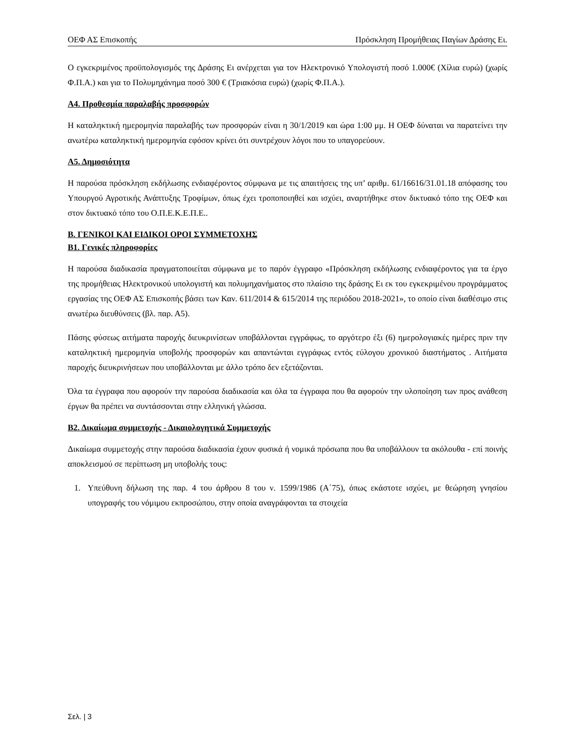ΟΕΦ ΑΣ Επισκοπής Πρόσκληση Προμήθειας Παγίων Δράσης Ει.
Ο εγκεκριμένος προϋπολογισμός της Δράσης Ει ανέρχεται για τον Ηλεκτρονικό Υπολογιστή ποσό 1.000€ (Χίλια ευρώ) (χωρίς Φ.Π.Α.) και για το Πολυμηχάνημα ποσό 300 € (Τριακόσια ευρώ) (χωρίς Φ.Π.Α.).
Α4. Προθεσμία παραλαβής προσφορών
Η καταληκτική ημερομηνία παραλαβής των προσφορών είναι η 30/1/2019 και ώρα 1:00 μμ. Η ΟΕΦ δύναται να παρατείνει την ανωτέρω καταληκτική ημερομηνία εφόσον κρίνει ότι συντρέχουν λόγοι που το υπαγορεύουν.
Α5. Δημοσιότητα
Η παρούσα πρόσκληση εκδήλωσης ενδιαφέροντος σύμφωνα με τις απαιτήσεις της υπ’ αριθμ. 61/16616/31.01.18 απόφασης του Υπουργού Αγροτικής Ανάπτυξης Τροφίμων, όπως έχει τροποποιηθεί και ισχύει, αναρτήθηκε στον δικτυακό τόπο της ΟΕΦ και στον δικτυακό τόπο του Ο.Π.Ε.Κ.Ε.Π.Ε..
Β. ΓΕΝΙΚΟΙ ΚΑΙ ΕΙΔΙΚΟΙ ΟΡΟΙ ΣΥΜΜΕΤΟΧΗΣ
Β1. Γενικές πληροφορίες
Η παρούσα διαδικασία πραγματοποιείται σύμφωνα με το παρόν έγγραφο «Πρόσκληση εκδήλωσης ενδιαφέροντος για τα έργο της προμήθειας Ηλεκτρονικού υπολογιστή και πολυμηχανήματος στο πλαίσιο της δράσης Ει εκ του εγκεκριμένου προγράμματος εργασίας της ΟΕΦ ΑΣ Επισκοπής βάσει των Καν. 611/2014 & 615/2014 της περιόδου 2018-2021», το οποίο είναι διαθέσιμο στις ανωτέρω διευθύνσεις (βλ. παρ. Α5).
Πάσης φύσεως αιτήματα παροχής διευκρινίσεων υποβάλλονται εγγράφως, το αργότερο έξι (6) ημερολογιακές ημέρες πριν την καταληκτική ημερομηνία υποβολής προσφορών και απαντώνται εγγράφως εντός εύλογου χρονικού διαστήματος . Αιτήματα παροχής διευκρινήσεων που υποβάλλονται με άλλο τρόπο δεν εξετάζονται.
Όλα τα έγγραφα που αφορούν την παρούσα διαδικασία και όλα τα έγγραφα που θα αφορούν την υλοποίηση των προς ανάθεση έργων θα πρέπει να συντάσσονται στην ελληνική γλώσσα.
Β2. Δικαίωμα συμμετοχής - Δικαιολογητικά Συμμετοχής
Δικαίωμα συμμετοχής στην παρούσα διαδικασία έχουν φυσικά ή νομικά πρόσωπα που θα υποβάλλουν τα ακόλουθα - επί ποινής αποκλεισμού σε περίπτωση μη υποβολής τους:
1. Υπεύθυνη δήλωση της παρ. 4 του άρθρου 8 του ν. 1599/1986 (Α΄75), όπως εκάστοτε ισχύει, με θεώρηση γνησίου υπογραφής του νόμιμου εκπροσώπου, στην οποία αναγράφονται τα στοιχεία
Σελ. | 3